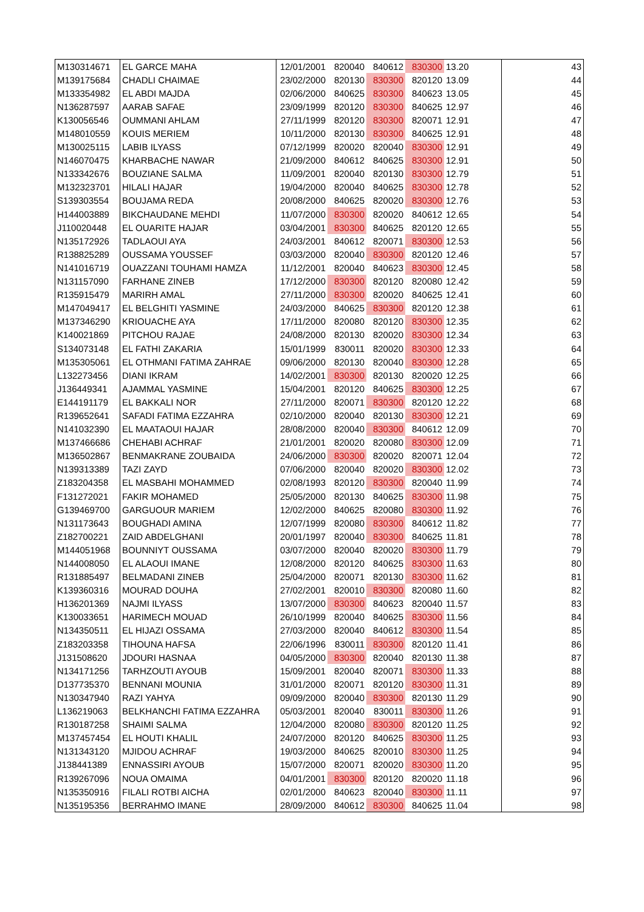| M130314671 | EL GARCE MAHA | 12/01/2001 | 820040 | 840612 | 830300 | 13.20 | 43 |
| M139175684 | CHADLI CHAIMAE | 23/02/2000 | 820130 | 830300 | 820120 | 13.09 | 44 |
| M133354982 | EL ABDI MAJDA | 02/06/2000 | 840625 | 830300 | 840623 | 13.05 | 45 |
| N136287597 | AARAB SAFAE | 23/09/1999 | 820120 | 830300 | 840625 | 12.97 | 46 |
| K130056546 | OUMMANI AHLAM | 27/11/1999 | 820120 | 830300 | 820071 | 12.91 | 47 |
| M148010559 | KOUIS MERIEM | 10/11/2000 | 820130 | 830300 | 840625 | 12.91 | 48 |
| M130025115 | LABIB ILYASS | 07/12/1999 | 820020 | 820040 | 830300 | 12.91 | 49 |
| N146070475 | KHARBACHE NAWAR | 21/09/2000 | 840612 | 840625 | 830300 | 12.91 | 50 |
| N133342676 | BOUZIANE SALMA | 11/09/2001 | 820040 | 820130 | 830300 | 12.79 | 51 |
| M132323701 | HILALI HAJAR | 19/04/2000 | 820040 | 840625 | 830300 | 12.78 | 52 |
| S139303554 | BOUJAMA REDA | 20/08/2000 | 840625 | 820020 | 830300 | 12.76 | 53 |
| H144003889 | BIKCHAUDANE MEHDI | 11/07/2000 | 830300 | 820020 | 840612 | 12.65 | 54 |
| J110020448 | EL OUARITE HAJAR | 03/04/2001 | 830300 | 840625 | 820120 | 12.65 | 55 |
| N135172926 | TADLAOUI AYA | 24/03/2001 | 840612 | 820071 | 830300 | 12.53 | 56 |
| R138825289 | OUSSAMA YOUSSEF | 03/03/2000 | 820040 | 830300 | 820120 | 12.46 | 57 |
| N141016719 | OUAZZANI TOUHAMI HAMZA | 11/12/2001 | 820040 | 840623 | 830300 | 12.45 | 58 |
| N131157090 | FARHANE ZINEB | 17/12/2000 | 830300 | 820120 | 820080 | 12.42 | 59 |
| R135915479 | MARIRH AMAL | 27/11/2000 | 830300 | 820020 | 840625 | 12.41 | 60 |
| M147049417 | EL BELGHITI YASMINE | 24/03/2000 | 840625 | 830300 | 820120 | 12.38 | 61 |
| M137346290 | KRIOUACHE AYA | 17/11/2000 | 820080 | 820120 | 830300 | 12.35 | 62 |
| K140021869 | PITCHOU RAJAE | 24/08/2000 | 820130 | 820020 | 830300 | 12.34 | 63 |
| S134073148 | EL FATHI ZAKARIA | 15/01/1999 | 830011 | 820020 | 830300 | 12.33 | 64 |
| M135305061 | EL OTHMANI FATIMA ZAHRAE | 09/06/2000 | 820130 | 820040 | 830300 | 12.28 | 65 |
| L132273456 | DIANI IKRAM | 14/02/2001 | 830300 | 820130 | 820020 | 12.25 | 66 |
| J136449341 | AJAMMAL YASMINE | 15/04/2001 | 820120 | 840625 | 830300 | 12.25 | 67 |
| E144191179 | EL BAKKALI NOR | 27/11/2000 | 820071 | 830300 | 820120 | 12.22 | 68 |
| R139652641 | SAFADI FATIMA EZZAHRA | 02/10/2000 | 820040 | 820130 | 830300 | 12.21 | 69 |
| N141032390 | EL MAATAOUI HAJAR | 28/08/2000 | 820040 | 830300 | 840612 | 12.09 | 70 |
| M137466686 | CHEHABI ACHRAF | 21/01/2001 | 820020 | 820080 | 830300 | 12.09 | 71 |
| M136502867 | BENMAKRANE ZOUBAIDA | 24/06/2000 | 830300 | 820020 | 820071 | 12.04 | 72 |
| N139313389 | TAZI ZAYD | 07/06/2000 | 820040 | 820020 | 830300 | 12.02 | 73 |
| Z183204358 | EL MASBAHI MOHAMMED | 02/08/1993 | 820120 | 830300 | 820040 | 11.99 | 74 |
| F131272021 | FAKIR MOHAMED | 25/05/2000 | 820130 | 840625 | 830300 | 11.98 | 75 |
| G139469700 | GARGUOUR MARIEM | 12/02/2000 | 840625 | 820080 | 830300 | 11.92 | 76 |
| N131173643 | BOUGHADI AMINA | 12/07/1999 | 820080 | 830300 | 840612 | 11.82 | 77 |
| Z182700221 | ZAID ABDELGHANI | 20/01/1997 | 820040 | 830300 | 840625 | 11.81 | 78 |
| M144051968 | BOUNNIYT OUSSAMA | 03/07/2000 | 820040 | 820020 | 830300 | 11.79 | 79 |
| N144008050 | EL ALAOUI IMANE | 12/08/2000 | 820120 | 840625 | 830300 | 11.63 | 80 |
| R131885497 | BELMADANI ZINEB | 25/04/2000 | 820071 | 820130 | 830300 | 11.62 | 81 |
| K139360316 | MOURAD DOUHA | 27/02/2001 | 820010 | 830300 | 820080 | 11.60 | 82 |
| H136201369 | NAJMI ILYASS | 13/07/2000 | 830300 | 840623 | 820040 | 11.57 | 83 |
| K130033651 | HARIMECH MOUAD | 26/10/1999 | 820040 | 840625 | 830300 | 11.56 | 84 |
| N134350511 | EL HIJAZI OSSAMA | 27/03/2000 | 820040 | 840612 | 830300 | 11.54 | 85 |
| Z183203358 | TIHOUNA HAFSA | 22/06/1996 | 830011 | 830300 | 820120 | 11.41 | 86 |
| J131508620 | JDOURI HASNAA | 04/05/2000 | 830300 | 820040 | 820130 | 11.38 | 87 |
| N134171256 | TARHZOUTI AYOUB | 15/09/2001 | 820040 | 820071 | 830300 | 11.33 | 88 |
| D137735370 | BENNANI MOUNIA | 31/01/2000 | 820071 | 820120 | 830300 | 11.31 | 89 |
| N130347940 | RAZI YAHYA | 09/09/2000 | 820040 | 830300 | 820130 | 11.29 | 90 |
| L136219063 | BELKHANCHI FATIMA EZZAHRA | 05/03/2001 | 820040 | 830011 | 830300 | 11.26 | 91 |
| R130187258 | SHAIMI SALMA | 12/04/2000 | 820080 | 830300 | 820120 | 11.25 | 92 |
| M137457454 | EL HOUTI KHALIL | 24/07/2000 | 820120 | 840625 | 830300 | 11.25 | 93 |
| N131343120 | MJIDOU ACHRAF | 19/03/2000 | 840625 | 820010 | 830300 | 11.25 | 94 |
| J138441389 | ENNASSIRI AYOUB | 15/07/2000 | 820071 | 820020 | 830300 | 11.20 | 95 |
| R139267096 | NOUA OMAIMA | 04/01/2001 | 830300 | 820120 | 820020 | 11.18 | 96 |
| N135350916 | FILALI ROTBI AICHA | 02/01/2000 | 840623 | 820040 | 830300 | 11.11 | 97 |
| N135195356 | BERRAHMO IMANE | 28/09/2000 | 840612 | 830300 | 840625 | 11.04 | 98 |